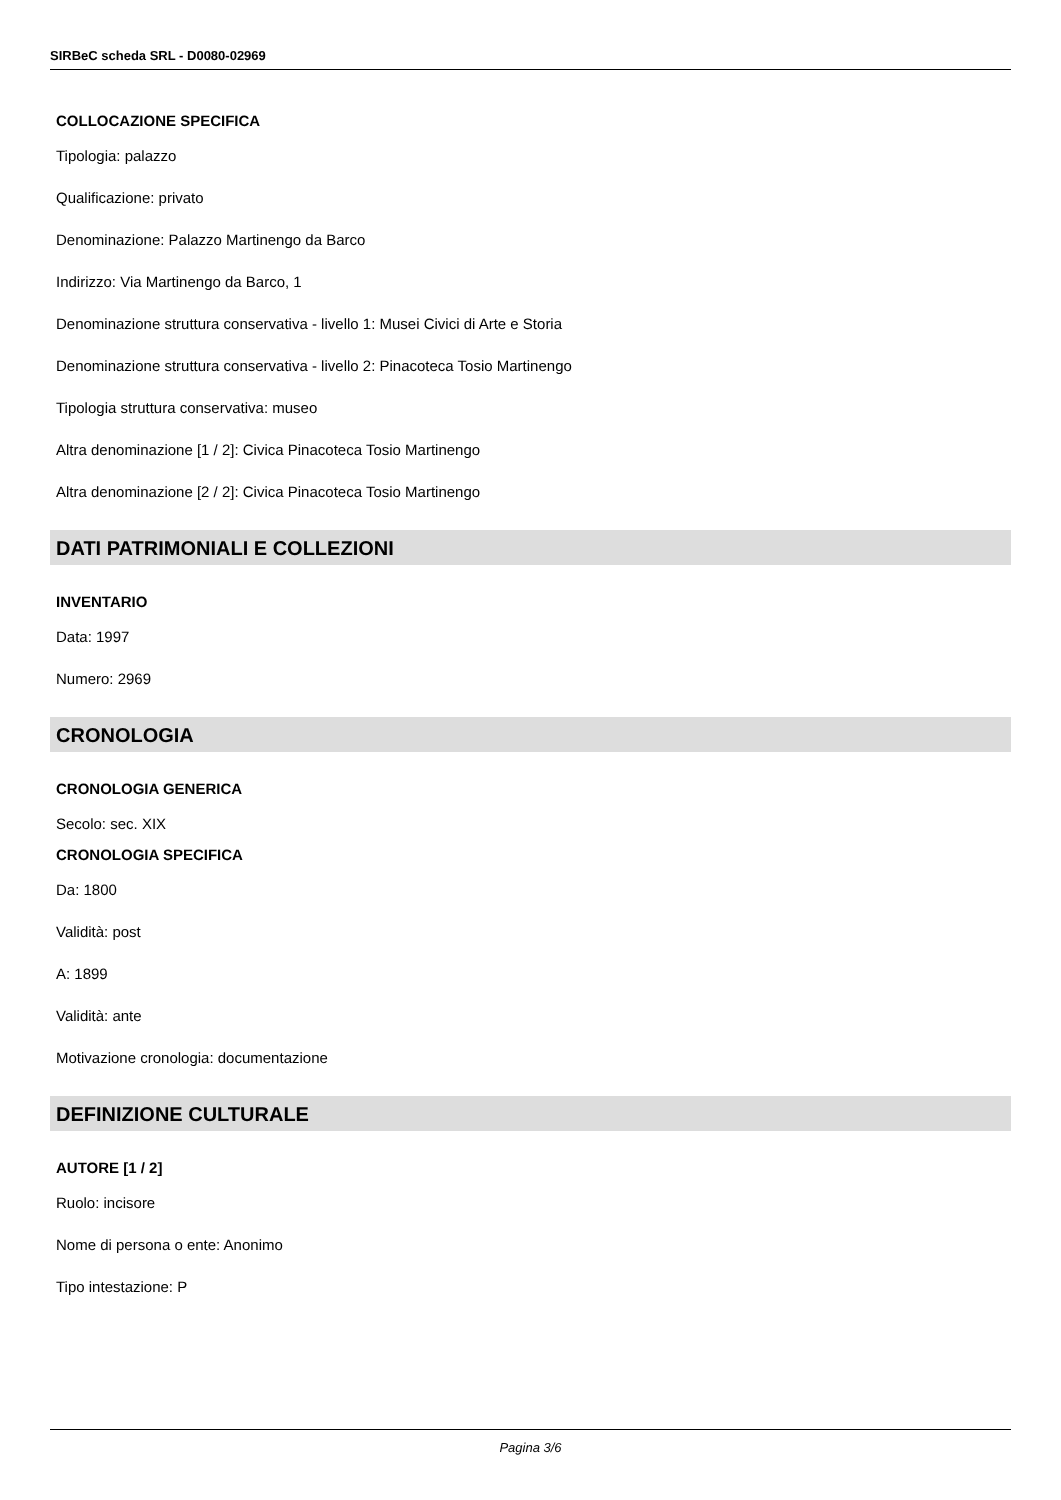SIRBeC scheda SRL - D0080-02969
COLLOCAZIONE SPECIFICA
Tipologia: palazzo
Qualificazione: privato
Denominazione: Palazzo Martinengo da Barco
Indirizzo: Via Martinengo da Barco, 1
Denominazione struttura conservativa - livello 1: Musei Civici di Arte e Storia
Denominazione struttura conservativa - livello 2: Pinacoteca Tosio Martinengo
Tipologia struttura conservativa: museo
Altra denominazione [1 / 2]: Civica Pinacoteca Tosio Martinengo
Altra denominazione [2 / 2]: Civica Pinacoteca Tosio Martinengo
DATI PATRIMONIALI E COLLEZIONI
INVENTARIO
Data: 1997
Numero: 2969
CRONOLOGIA
CRONOLOGIA GENERICA
Secolo: sec. XIX
CRONOLOGIA SPECIFICA
Da: 1800
Validità: post
A: 1899
Validità: ante
Motivazione cronologia: documentazione
DEFINIZIONE CULTURALE
AUTORE [1 / 2]
Ruolo: incisore
Nome di persona o ente: Anonimo
Tipo intestazione: P
Pagina 3/6